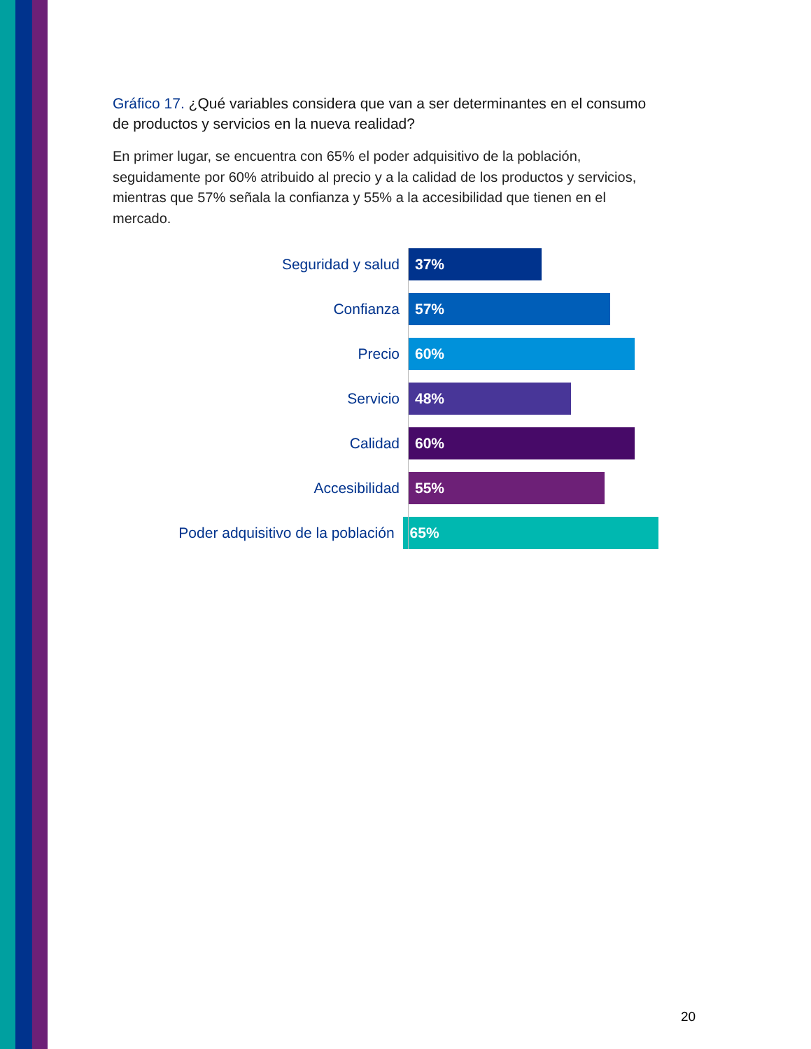Gráfico 17. ¿Qué variables considera que van a ser determinantes en el consumo de productos y servicios en la nueva realidad?
En primer lugar, se encuentra con 65% el poder adquisitivo de la población, seguidamente por 60% atribuido al precio y a la calidad de los productos y servicios, mientras que 57% señala la confianza y 55% a la accesibilidad que tienen en el mercado.
Seguridad y salud
37%
Confianza
57%
Precio
60%
Servicio
48%
Calidad
60%
Accesibilidad
55%
Poder adquisitivo de la población
65%
20